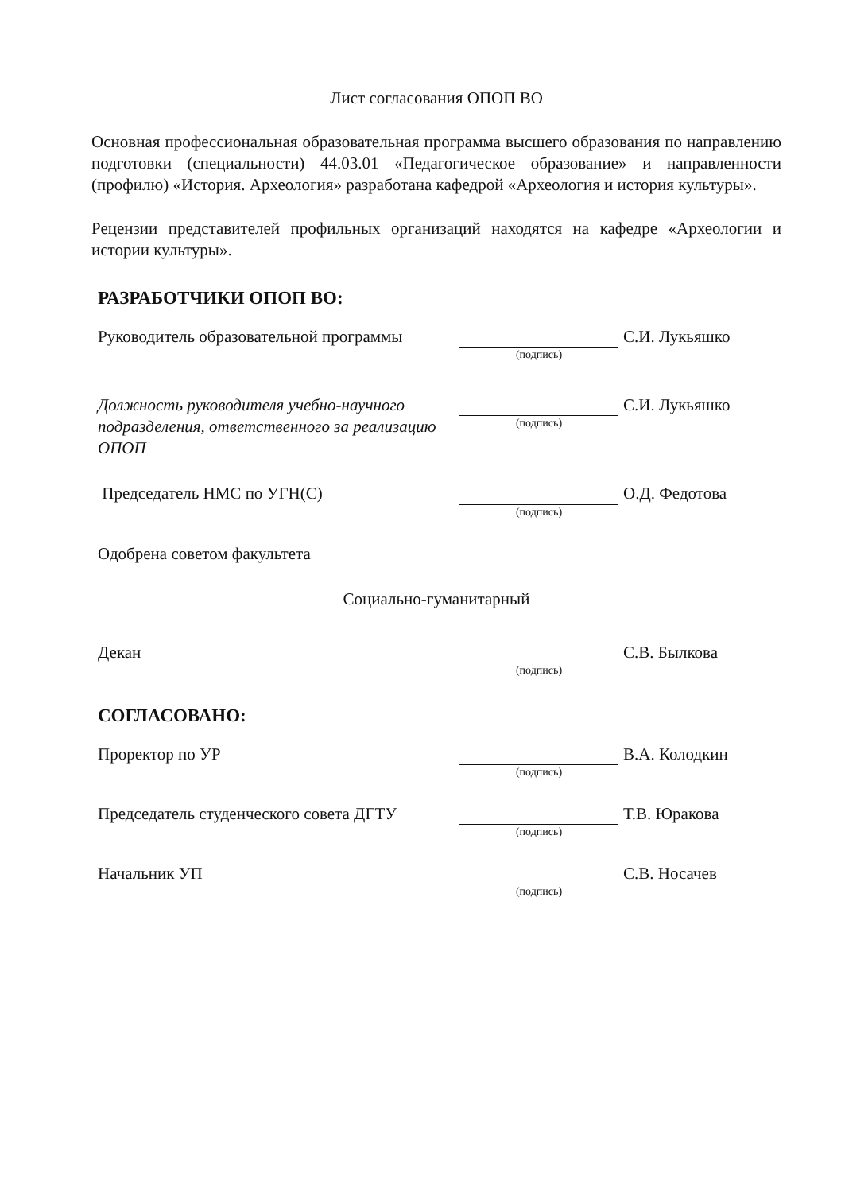Лист согласования ОПОП ВО
Основная профессиональная образовательная программа высшего образования по направлению подготовки (специальности) 44.03.01 «Педагогическое образование» и направленности (профилю) «История. Археология» разработана кафедрой «Археология и история культуры».
Рецензии представителей профильных организаций находятся на кафедре «Археологии и истории культуры».
РАЗРАБОТЧИКИ ОПОП ВО:
Руководитель образовательной программы
(подпись)
С.И. Лукьяшко
Должность руководителя учебно-научного подразделения, ответственного за реализацию ОПОП
(подпись)
С.И. Лукьяшко
Председатель НМС по УГН(С)
(подпись)
О.Д. Федотова
Одобрена советом факультета
Социально-гуманитарный
Декан
(подпись)
С.В. Былкова
СОГЛАСОВАНО:
Проректор по УР
(подпись)
В.А. Колодкин
Председатель студенческого совета ДГТУ
(подпись)
Т.В. Юракова
Начальник УП
(подпись)
С.В. Носачев